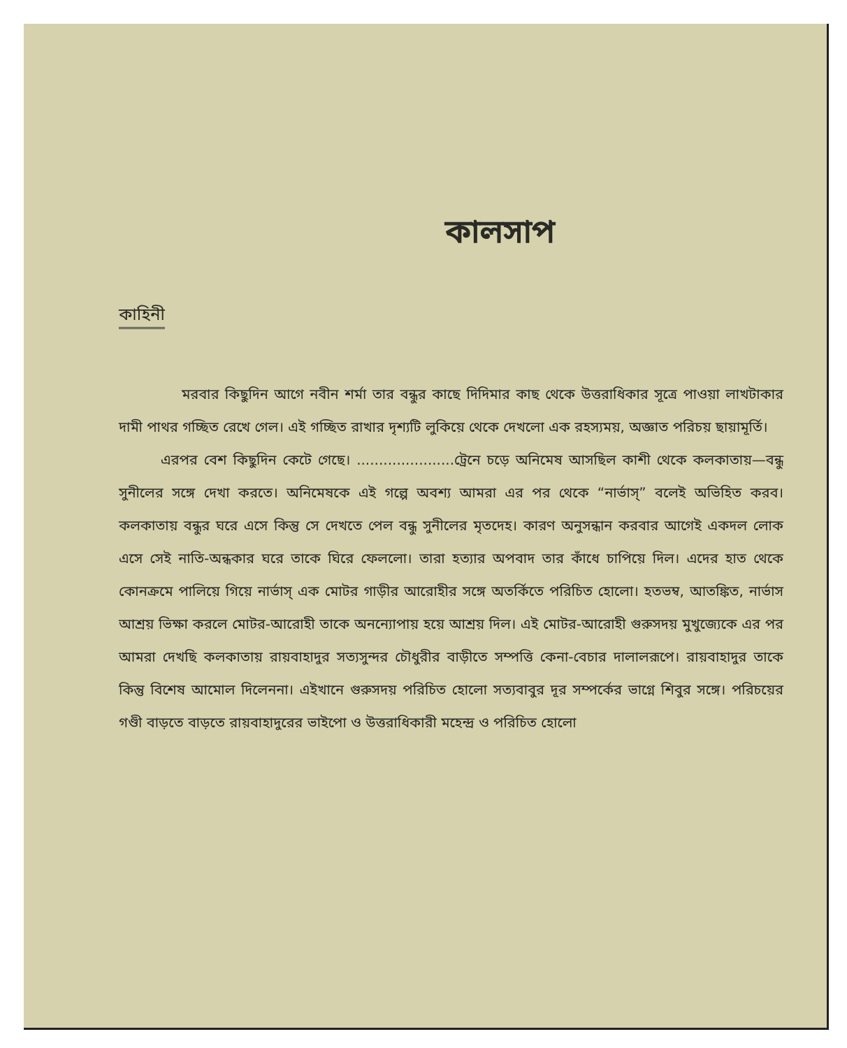কালসাপ
কাহিনী
মরবার কিছুদিন আগে নবীন শর্মা তার বন্ধুর কাছে দিদিমার কাছ থেকে উত্তরাধিকার সূত্রে পাওয়া লাখটাকার দামী পাথর গচ্ছিত রেখে গেল। এই গচ্ছিত রাখার দৃশ্যটি লুকিয়ে থেকে দেখলো এক রহস্যময়, অজ্ঞাত পরিচয় ছায়ামূর্তি।
এরপর বেশ কিছুদিন কেটে গেছে। ......................ট্রেনে চড়ে অনিমেষ আসছিল কাশী থেকে কলকাতায়—বন্ধু সুনীলের সঙ্গে দেখা করতে। অনিমেষকে এই গল্পে অবশ্য আমরা এর পর থেকে “নার্ভাস্” বলেই অভিহিত করব। কলকাতায় বন্ধুর ঘরে এসে কিন্তু সে দেখতে পেল বন্ধু সুনীলের মৃতদেহ। কারণ অনুসন্ধান করবার আগেই একদল লোক এসে সেই নাতি-অন্ধকার ঘরে তাকে ঘিরে ফেললো। তারা হত্যার অপবাদ তার কাঁধে চাপিয়ে দিল। এদের হাত থেকে কোনক্রমে পালিয়ে গিয়ে নার্ভাস্ এক মোটর গাড়ীর আরোহীর সঙ্গে অতর্কিতে পরিচিত হোলো। হতভম্ব, আতঙ্কিত, নার্ভাস আশ্রয় ভিক্ষা করলে মোটর-আরোহী তাকে অনন্যোপায় হয়ে আশ্রয় দিল। এই মোটর-আরোহী গুরুসদয় মুখুজ্যেকে এর পর আমরা দেখছি কলকাতায় রায়বাহাদুর সত্যসুন্দর চৌধুরীর বাড়ীতে সম্পত্তি কেনা-বেচার দালালরূপে। রায়বাহাদুর তাকে কিন্তু বিশেষ আমোল দিলেননা। এইখানে গুরুসদয় পরিচিত হোলো সত্যবাবুর দূর সম্পর্কের ভাগ্নে শিবুর সঙ্গে। পরিচয়ের গণ্ডী বাড়তে বাড়তে রায়বাহাদুরের ভাইপো ও উত্তরাধিকারী মহেন্দ্র ও পরিচিত হোলো